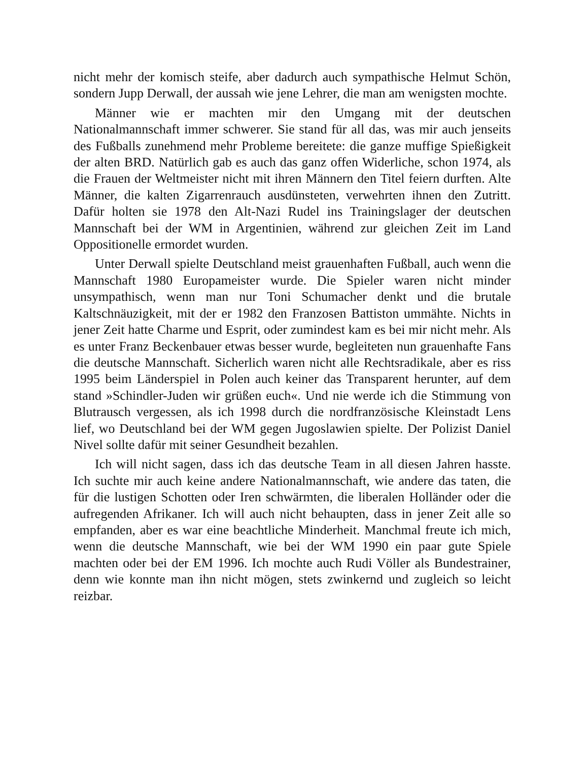nicht mehr der komisch steife, aber dadurch auch sympathische Helmut Schön, sondern Jupp Derwall, der aussah wie jene Lehrer, die man am wenigsten mochte.
Männer wie er machten mir den Umgang mit der deutschen Nationalmannschaft immer schwerer. Sie stand für all das, was mir auch jenseits des Fußballs zunehmend mehr Probleme bereitete: die ganze muffige Spießigkeit der alten BRD. Natürlich gab es auch das ganz offen Widerliche, schon 1974, als die Frauen der Weltmeister nicht mit ihren Männern den Titel feiern durften. Alte Männer, die kalten Zigarrenrauch ausdünsteten, verwehrten ihnen den Zutritt. Dafür holten sie 1978 den Alt-Nazi Rudel ins Trainingslager der deutschen Mannschaft bei der WM in Argentinien, während zur gleichen Zeit im Land Oppositionelle ermordet wurden.
Unter Derwall spielte Deutschland meist grauenhaften Fußball, auch wenn die Mannschaft 1980 Europameister wurde. Die Spieler waren nicht minder unsympathisch, wenn man nur Toni Schumacher denkt und die brutale Kaltschnäuzigkeit, mit der er 1982 den Franzosen Battiston ummähte. Nichts in jener Zeit hatte Charme und Esprit, oder zumindest kam es bei mir nicht mehr. Als es unter Franz Beckenbauer etwas besser wurde, begleiteten nun grauenhafte Fans die deutsche Mannschaft. Sicherlich waren nicht alle Rechtsradikale, aber es riss 1995 beim Länderspiel in Polen auch keiner das Transparent herunter, auf dem stand »Schindler-Juden wir grüßen euch«. Und nie werde ich die Stimmung von Blutrausch vergessen, als ich 1998 durch die nordfranzösische Kleinstadt Lens lief, wo Deutschland bei der WM gegen Jugoslawien spielte. Der Polizist Daniel Nivel sollte dafür mit seiner Gesundheit bezahlen.
Ich will nicht sagen, dass ich das deutsche Team in all diesen Jahren hasste. Ich suchte mir auch keine andere Nationalmannschaft, wie andere das taten, die für die lustigen Schotten oder Iren schwärmten, die liberalen Holländer oder die aufregenden Afrikaner. Ich will auch nicht behaupten, dass in jener Zeit alle so empfanden, aber es war eine beachtliche Minderheit. Manchmal freute ich mich, wenn die deutsche Mannschaft, wie bei der WM 1990 ein paar gute Spiele machten oder bei der EM 1996. Ich mochte auch Rudi Völler als Bundestrainer, denn wie konnte man ihn nicht mögen, stets zwinkernd und zugleich so leicht reizbar.